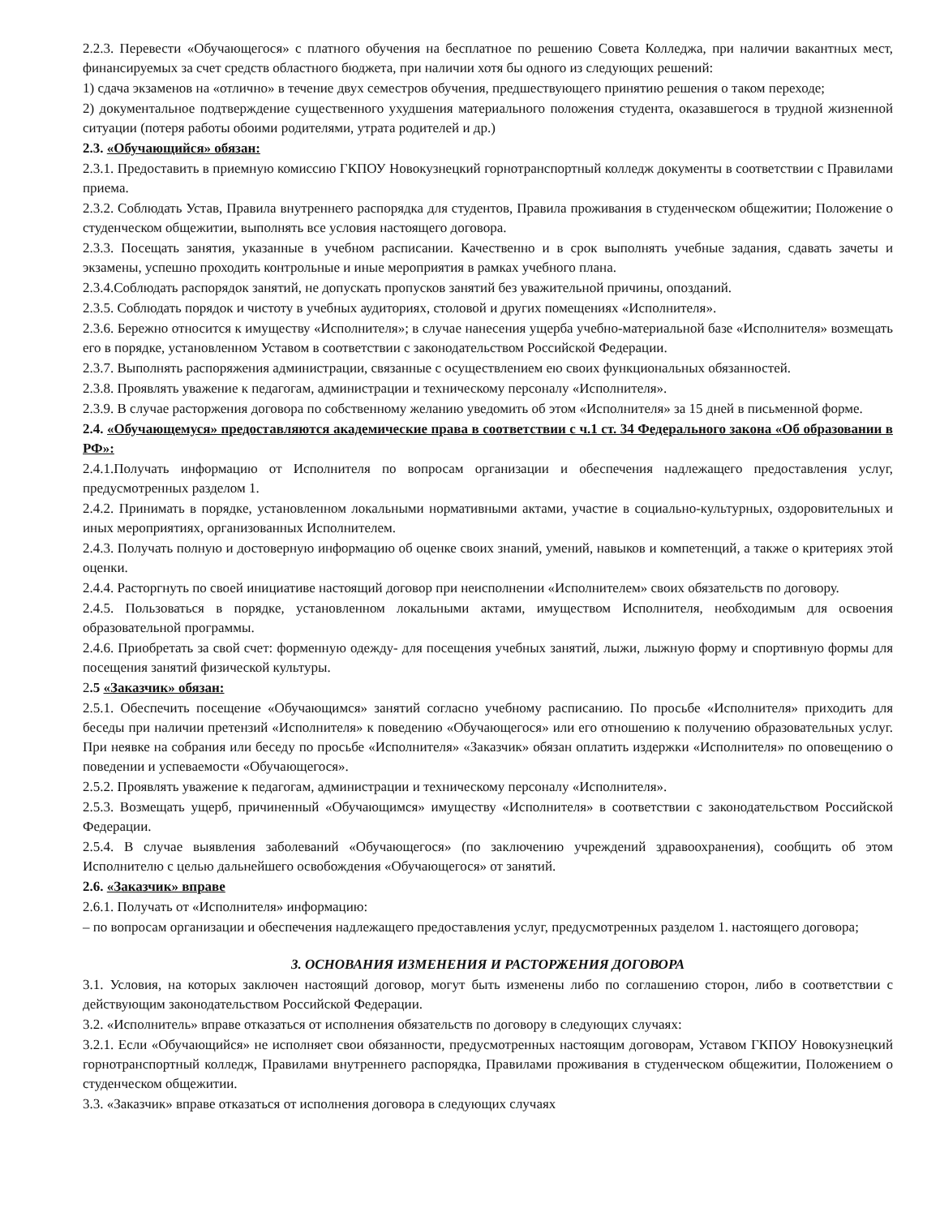2.2.3. Перевести «Обучающегося» с платного обучения на бесплатное по решению Совета Колледжа, при наличии вакантных мест, финансируемых за счет средств областного бюджета, при наличии хотя бы одного из следующих решений:
1) сдача экзаменов на «отлично» в течение двух семестров обучения, предшествующего принятию решения о таком переходе;
2) документальное подтверждение существенного ухудшения материального положения студента, оказавшегося в трудной жизненной ситуации (потеря работы обоими родителями, утрата родителей и др.)
2.3. «Обучающийся» обязан:
2.3.1. Предоставить в приемную комиссию ГКПОУ Новокузнецкий горнотранспортный колледж документы в соответствии с Правилами приема.
2.3.2. Соблюдать Устав, Правила внутреннего распорядка для студентов, Правила проживания в студенческом общежитии; Положение о студенческом общежитии, выполнять все условия настоящего договора.
2.3.3. Посещать занятия, указанные в учебном расписании. Качественно и в срок выполнять учебные задания, сдавать зачеты и экзамены, успешно проходить контрольные и иные мероприятия в рамках учебного плана.
2.3.4.Соблюдать распорядок занятий, не допускать пропусков занятий без уважительной причины, опозданий.
2.3.5. Соблюдать порядок и чистоту в учебных аудиториях, столовой и других помещениях «Исполнителя».
2.3.6. Бережно относится к имуществу «Исполнителя»; в случае нанесения ущерба учебно-материальной базе «Исполнителя» возмещать его в порядке, установленном Уставом в соответствии с законодательством Российской Федерации.
2.3.7. Выполнять распоряжения администрации, связанные с осуществлением ею своих функциональных обязанностей.
2.3.8. Проявлять уважение к педагогам, администрации и техническому персоналу «Исполнителя».
2.3.9. В случае расторжения договора по собственному желанию уведомить об этом «Исполнителя» за 15 дней в письменной форме.
2.4. «Обучающемуся» предоставляются академические права в соответствии с ч.1 ст. 34 Федерального закона «Об образовании в РФ»:
2.4.1.Получать информацию от Исполнителя по вопросам организации и обеспечения надлежащего предоставления услуг, предусмотренных разделом 1.
2.4.2. Принимать в порядке, установленном локальными нормативными актами, участие в социально-культурных, оздоровительных и иных мероприятиях, организованных Исполнителем.
2.4.3. Получать полную и достоверную информацию об оценке своих знаний, умений, навыков и компетенций, а также о критериях этой оценки.
2.4.4. Расторгнуть по своей инициативе настоящий договор при неисполнении «Исполнителем» своих обязательств по договору.
2.4.5. Пользоваться в порядке, установленном локальными актами, имуществом Исполнителя, необходимым для освоения образовательной программы.
2.4.6. Приобретать за свой счет: форменную одежду- для посещения учебных занятий, лыжи, лыжную форму и спортивную формы для посещения занятий физической культуры.
2.5 «Заказчик» обязан:
2.5.1. Обеспечить посещение «Обучающимся» занятий согласно учебному расписанию. По просьбе «Исполнителя» приходить для беседы при наличии претензий «Исполнителя» к поведению «Обучающегося» или его отношению к получению образовательных услуг. При неявке на собрания или беседу по просьбе «Исполнителя» «Заказчик» обязан оплатить издержки «Исполнителя» по оповещению о поведении и успеваемости «Обучающегося».
2.5.2. Проявлять уважение к педагогам, администрации и техническому персоналу «Исполнителя».
2.5.3. Возмещать ущерб, причиненный «Обучающимся» имуществу «Исполнителя» в соответствии с законодательством Российской Федерации.
2.5.4. В случае выявления заболеваний «Обучающегося» (по заключению учреждений здравоохранения), сообщить об этом Исполнителю с целью дальнейшего освобождения «Обучающегося» от занятий.
2.6. «Заказчик» вправе
2.6.1. Получать от «Исполнителя» информацию:
– по вопросам организации и обеспечения надлежащего предоставления услуг, предусмотренных разделом 1. настоящего договора;
3. ОСНОВАНИЯ ИЗМЕНЕНИЯ И РАСТОРЖЕНИЯ ДОГОВОРА
3.1. Условия, на которых заключен настоящий договор, могут быть изменены либо по соглашению сторон, либо в соответствии с действующим законодательством Российской Федерации.
3.2. «Исполнитель» вправе отказаться от исполнения обязательств по договору в следующих случаях:
3.2.1. Если «Обучающийся» не исполняет свои обязанности, предусмотренных настоящим договорам, Уставом ГКПОУ Новокузнецкий горнотранспортный колледж, Правилами внутреннего распорядка, Правилами проживания в студенческом общежитии, Положением о студенческом общежитии.
3.3. «Заказчик» вправе отказаться от исполнения договора в следующих случаях